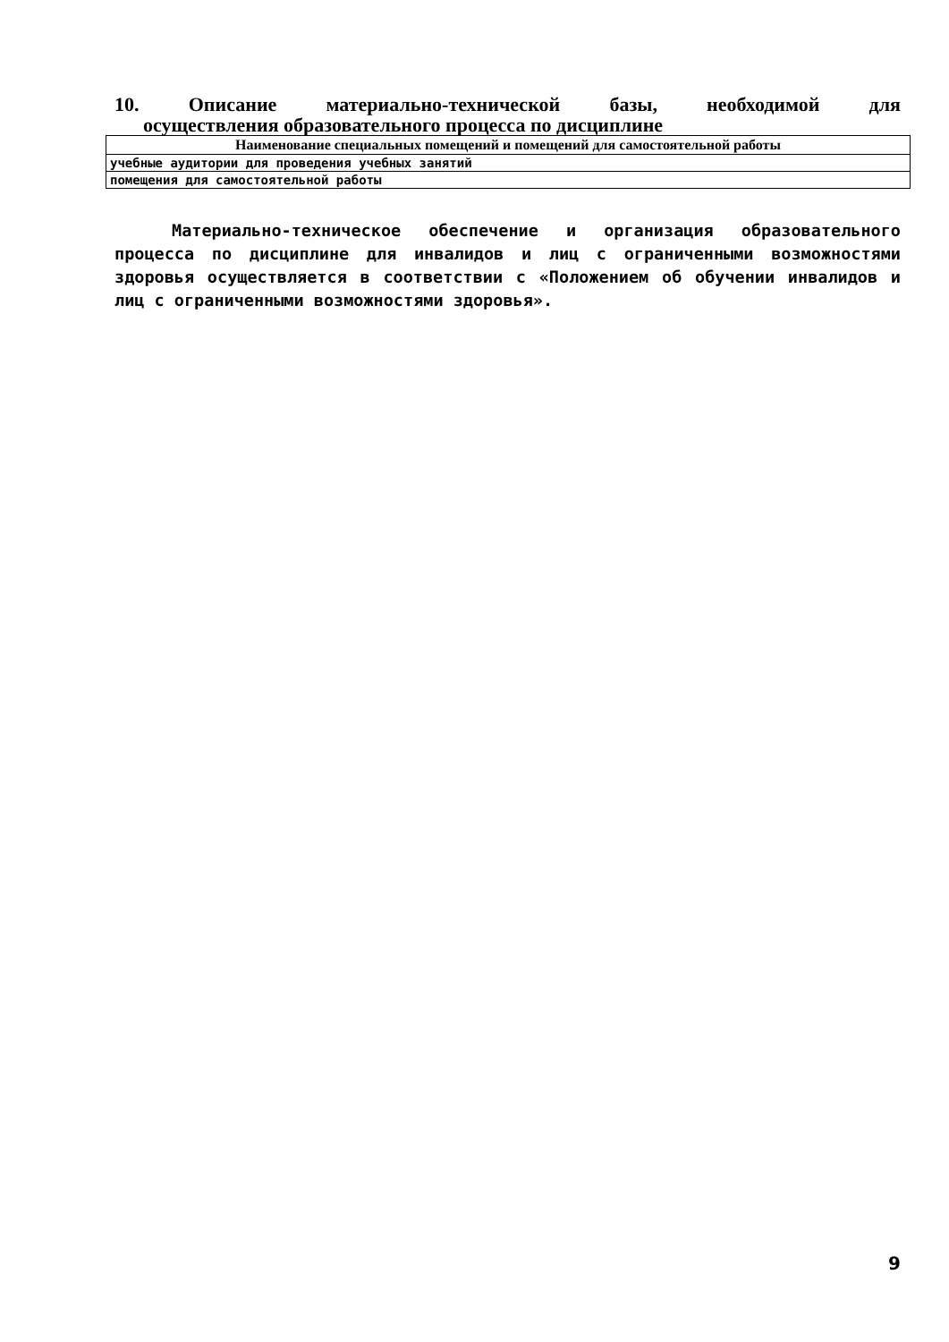10. Описание материально-технической базы, необходимой для
осуществления образовательного процесса по дисциплине
| Наименование специальных помещений и помещений для самостоятельной работы |
| --- |
| учебные аудитории для проведения учебных занятий |
| помещения для самостоятельной работы |
Материально-техническое обеспечение и организация образовательного процесса по дисциплине для инвалидов и лиц с ограниченными возможностями здоровья осуществляется в соответствии с «Положением об обучении инвалидов и лиц с ограниченными возможностями здоровья».
9